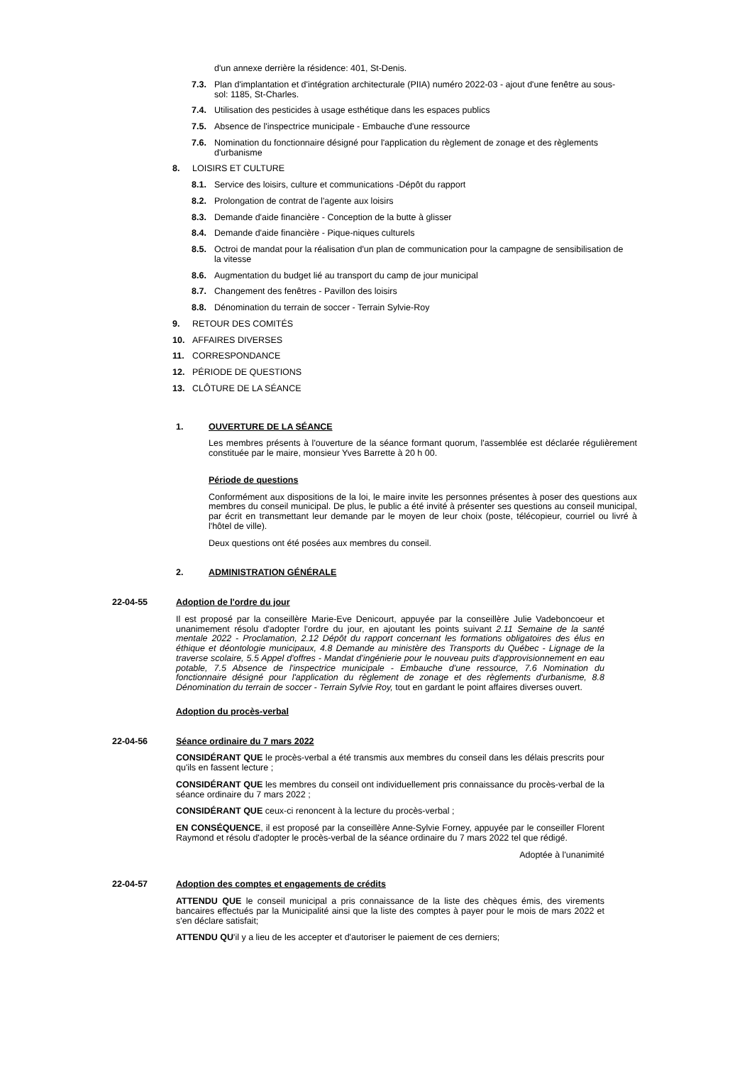d'un annexe derrière la résidence: 401, St-Denis.
7.3. Plan d'implantation et d'intégration architecturale (PIIA) numéro 2022-03 - ajout d'une fenêtre au sous-sol: 1185, St-Charles.
7.4. Utilisation des pesticides à usage esthétique dans les espaces publics
7.5. Absence de l'inspectrice municipale - Embauche d'une ressource
7.6. Nomination du fonctionnaire désigné pour l'application du règlement de zonage et des règlements d'urbanisme
8. LOISIRS ET CULTURE
8.1. Service des loisirs, culture et communications -Dépôt du rapport
8.2. Prolongation de contrat de l'agente aux loisirs
8.3. Demande d'aide financière - Conception de la butte à glisser
8.4. Demande d'aide financière - Pique-niques culturels
8.5. Octroi de mandat pour la réalisation d'un plan de communication pour la campagne de sensibilisation de la vitesse
8.6. Augmentation du budget lié au transport du camp de jour municipal
8.7. Changement des fenêtres - Pavillon des loisirs
8.8. Dénomination du terrain de soccer - Terrain Sylvie-Roy
9. RETOUR DES COMITÉS
10. AFFAIRES DIVERSES
11. CORRESPONDANCE
12. PÉRIODE DE QUESTIONS
13. CLÔTURE DE LA SÉANCE
1. OUVERTURE DE LA SÉANCE
Les membres présents à l'ouverture de la séance formant quorum, l'assemblée est déclarée régulièrement constituée par le maire, monsieur Yves Barrette à 20 h 00.
Période de questions
Conformément aux dispositions de la loi, le maire invite les personnes présentes à poser des questions aux membres du conseil municipal. De plus, le public a été invité à présenter ses questions au conseil municipal, par écrit en transmettant leur demande par le moyen de leur choix (poste, télécopieur, courriel ou livré à l'hôtel de ville).
Deux questions ont été posées aux membres du conseil.
2. ADMINISTRATION GÉNÉRALE
22-04-55 Adoption de l'ordre du jour
Il est proposé par la conseillère Marie-Eve Denicourt, appuyée par la conseillère Julie Vadeboncoeur et unanimement résolu d'adopter l'ordre du jour, en ajoutant les points suivant 2.11 Semaine de la santé mentale 2022 - Proclamation, 2.12 Dépôt du rapport concernant les formations obligatoires des élus en éthique et déontologie municipaux, 4.8 Demande au ministère des Transports du Québec - Lignage de la traverse scolaire, 5.5 Appel d'offres - Mandat d'ingénierie pour le nouveau puits d'approvisionnement en eau potable, 7.5 Absence de l'inspectrice municipale - Embauche d'une ressource, 7.6 Nomination du fonctionnaire désigné pour l'application du règlement de zonage et des règlements d'urbanisme, 8.8 Dénomination du terrain de soccer - Terrain Sylvie Roy, tout en gardant le point affaires diverses ouvert.
Adoption du procès-verbal
22-04-56 Séance ordinaire du 7 mars 2022
CONSIDÉRANT QUE le procès-verbal a été transmis aux membres du conseil dans les délais prescrits pour qu'ils en fassent lecture ;
CONSIDÉRANT QUE les membres du conseil ont individuellement pris connaissance du procès-verbal de la séance ordinaire du 7 mars 2022 ;
CONSIDÉRANT QUE ceux-ci renoncent à la lecture du procès-verbal ;
EN CONSÉQUENCE, il est proposé par la conseillère Anne-Sylvie Forney, appuyée par le conseiller Florent Raymond et résolu d'adopter le procès-verbal de la séance ordinaire du 7 mars 2022 tel que rédigé.
Adoptée à l'unanimité
22-04-57 Adoption des comptes et engagements de crédits
ATTENDU QUE le conseil municipal a pris connaissance de la liste des chèques émis, des virements bancaires effectués par la Municipalité ainsi que la liste des comptes à payer pour le mois de mars 2022 et s'en déclare satisfait;
ATTENDU QU'il y a lieu de les accepter et d'autoriser le paiement de ces derniers;